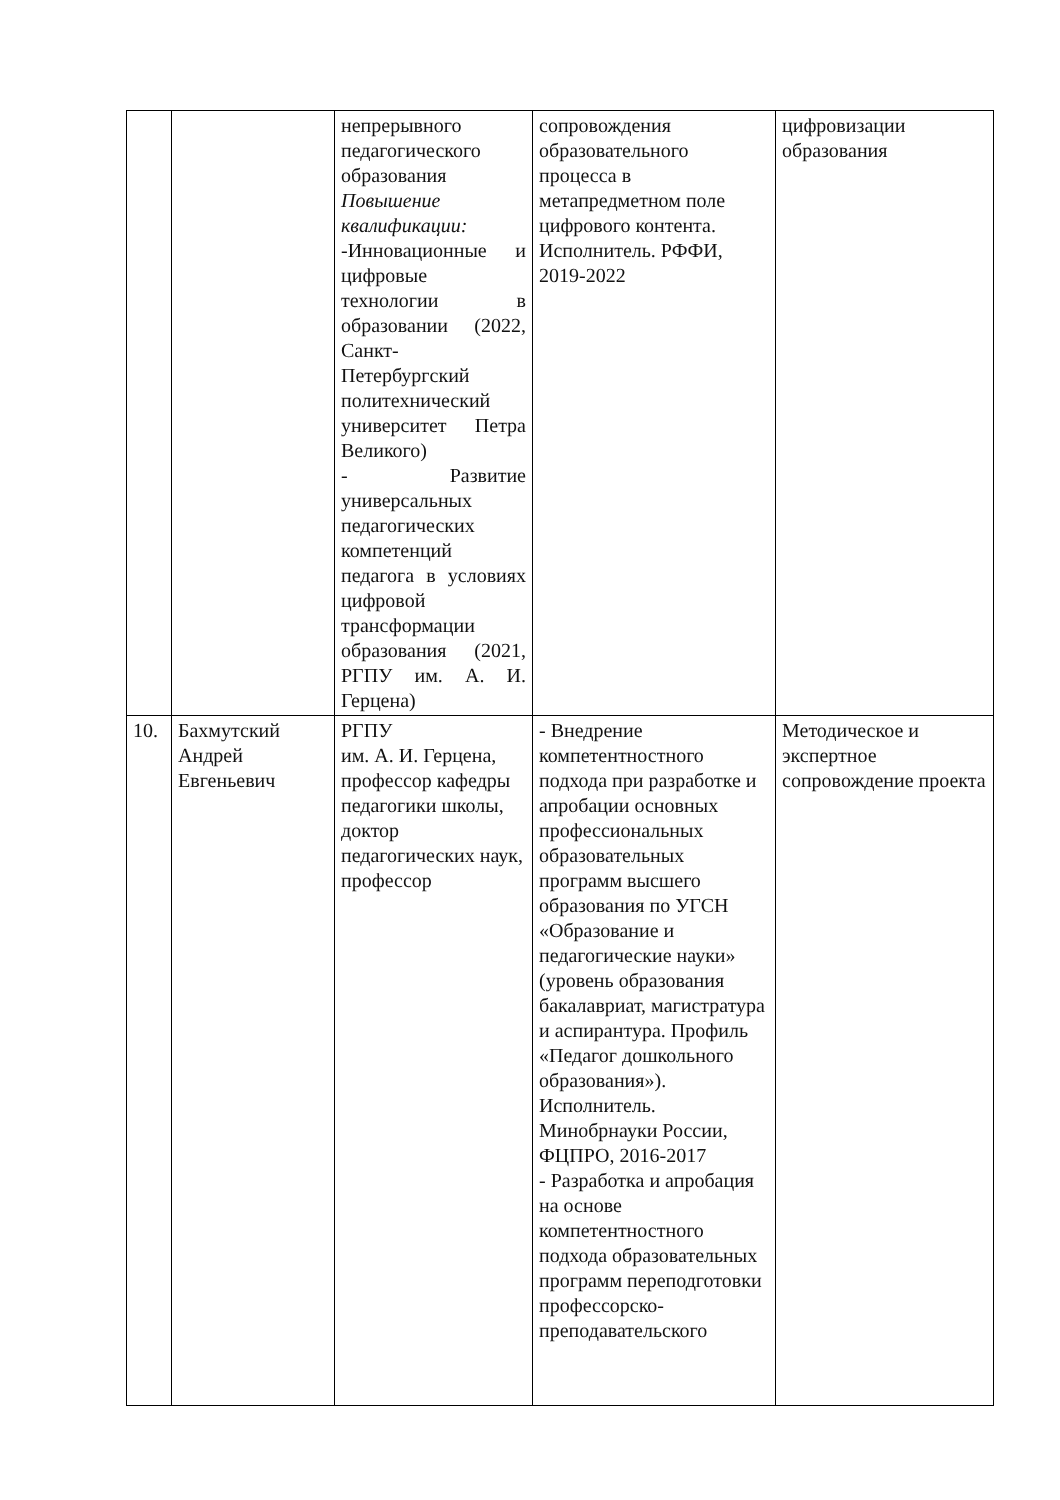| | | непрерывного педагогического образования Повышение квалификации: -Инновационные и цифровые технологии в образовании (2022, Санкт-Петербургский политехнический университет Петра Великого) - Развитие универсальных педагогических компетенций педагога в условиях цифровой трансформации образования (2021, РГПУ им. А. И. Герцена) | сопровождения образовательного процесса в метапредметном поле цифрового контента. Исполнитель. РФФИ, 2019-2022 | цифровизации образования |
| 10. | Бахмутский Андрей Евгеньевич | РГПУ им. А. И. Герцена, профессор кафедры педагогики школы, доктор педагогических наук, профессор | - Внедрение компетентностного подхода при разработке и апробации основных профессиональных образовательных программ высшего образования по УГСН «Образование и педагогические науки» (уровень образования бакалавриат, магистратура и аспирантура. Профиль «Педагог дошкольного образования»). Исполнитель. Минобрнауки России, ФЦПРО, 2016-2017 - Разработка и апробация на основе компетентностного подхода образовательных программ переподготовки профессорско-преподавательского | Методическое и экспертное сопровождение проекта |